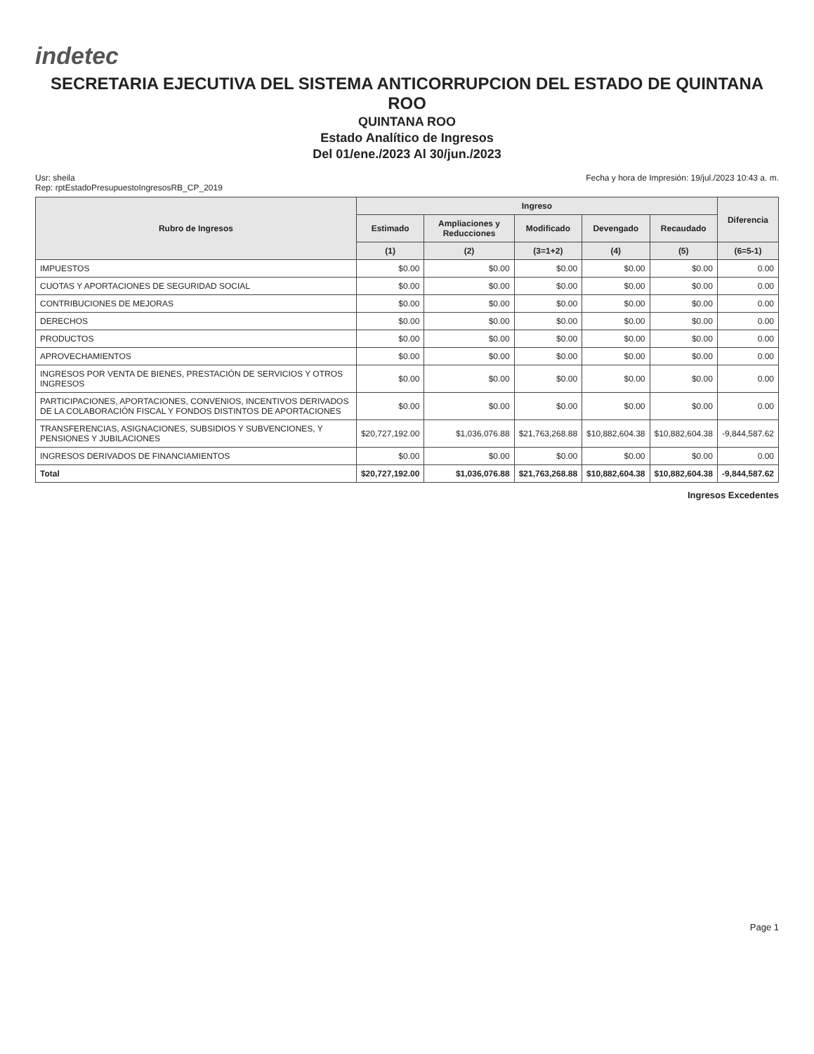indetec
SECRETARIA EJECUTIVA DEL SISTEMA ANTICORRUPCION DEL ESTADO DE QUINTANA ROO
QUINTANA ROO
Estado Analítico de Ingresos
Del 01/ene./2023 Al 30/jun./2023
Usr: sheila
Rep: rptEstadoPresupuestoIngresosRB_CP_2019
Fecha y hora de Impresión: 19/jul./2023 10:43 a. m.
| Rubro de Ingresos | Ingreso | | | | | Diferencia |
| --- | --- | --- | --- | --- | --- | --- |
| | Estimado | Ampliaciones y Reducciones | Modificado | Devengado | Recaudado | |
| | (1) | (2) | (3=1+2) | (4) | (5) | (6=5-1) |
| IMPUESTOS | $0.00 | $0.00 | $0.00 | $0.00 | $0.00 | 0.00 |
| CUOTAS Y APORTACIONES DE SEGURIDAD SOCIAL | $0.00 | $0.00 | $0.00 | $0.00 | $0.00 | 0.00 |
| CONTRIBUCIONES DE MEJORAS | $0.00 | $0.00 | $0.00 | $0.00 | $0.00 | 0.00 |
| DERECHOS | $0.00 | $0.00 | $0.00 | $0.00 | $0.00 | 0.00 |
| PRODUCTOS | $0.00 | $0.00 | $0.00 | $0.00 | $0.00 | 0.00 |
| APROVECHAMIENTOS | $0.00 | $0.00 | $0.00 | $0.00 | $0.00 | 0.00 |
| INGRESOS POR VENTA DE BIENES, PRESTACIÓN DE SERVICIOS Y OTROS INGRESOS | $0.00 | $0.00 | $0.00 | $0.00 | $0.00 | 0.00 |
| PARTICIPACIONES, APORTACIONES, CONVENIOS, INCENTIVOS DERIVADOS DE LA COLABORACIÓN FISCAL Y FONDOS DISTINTOS DE APORTACIONES | $0.00 | $0.00 | $0.00 | $0.00 | $0.00 | 0.00 |
| TRANSFERENCIAS, ASIGNACIONES, SUBSIDIOS Y SUBVENCIONES, Y PENSIONES Y JUBILACIONES | $20,727,192.00 | $1,036,076.88 | $21,763,268.88 | $10,882,604.38 | $10,882,604.38 | -9,844,587.62 |
| INGRESOS DERIVADOS DE FINANCIAMIENTOS | $0.00 | $0.00 | $0.00 | $0.00 | $0.00 | 0.00 |
| Total | $20,727,192.00 | $1,036,076.88 | $21,763,268.88 | $10,882,604.38 | $10,882,604.38 | -9,844,587.62 |
Ingresos Excedentes
Page 1